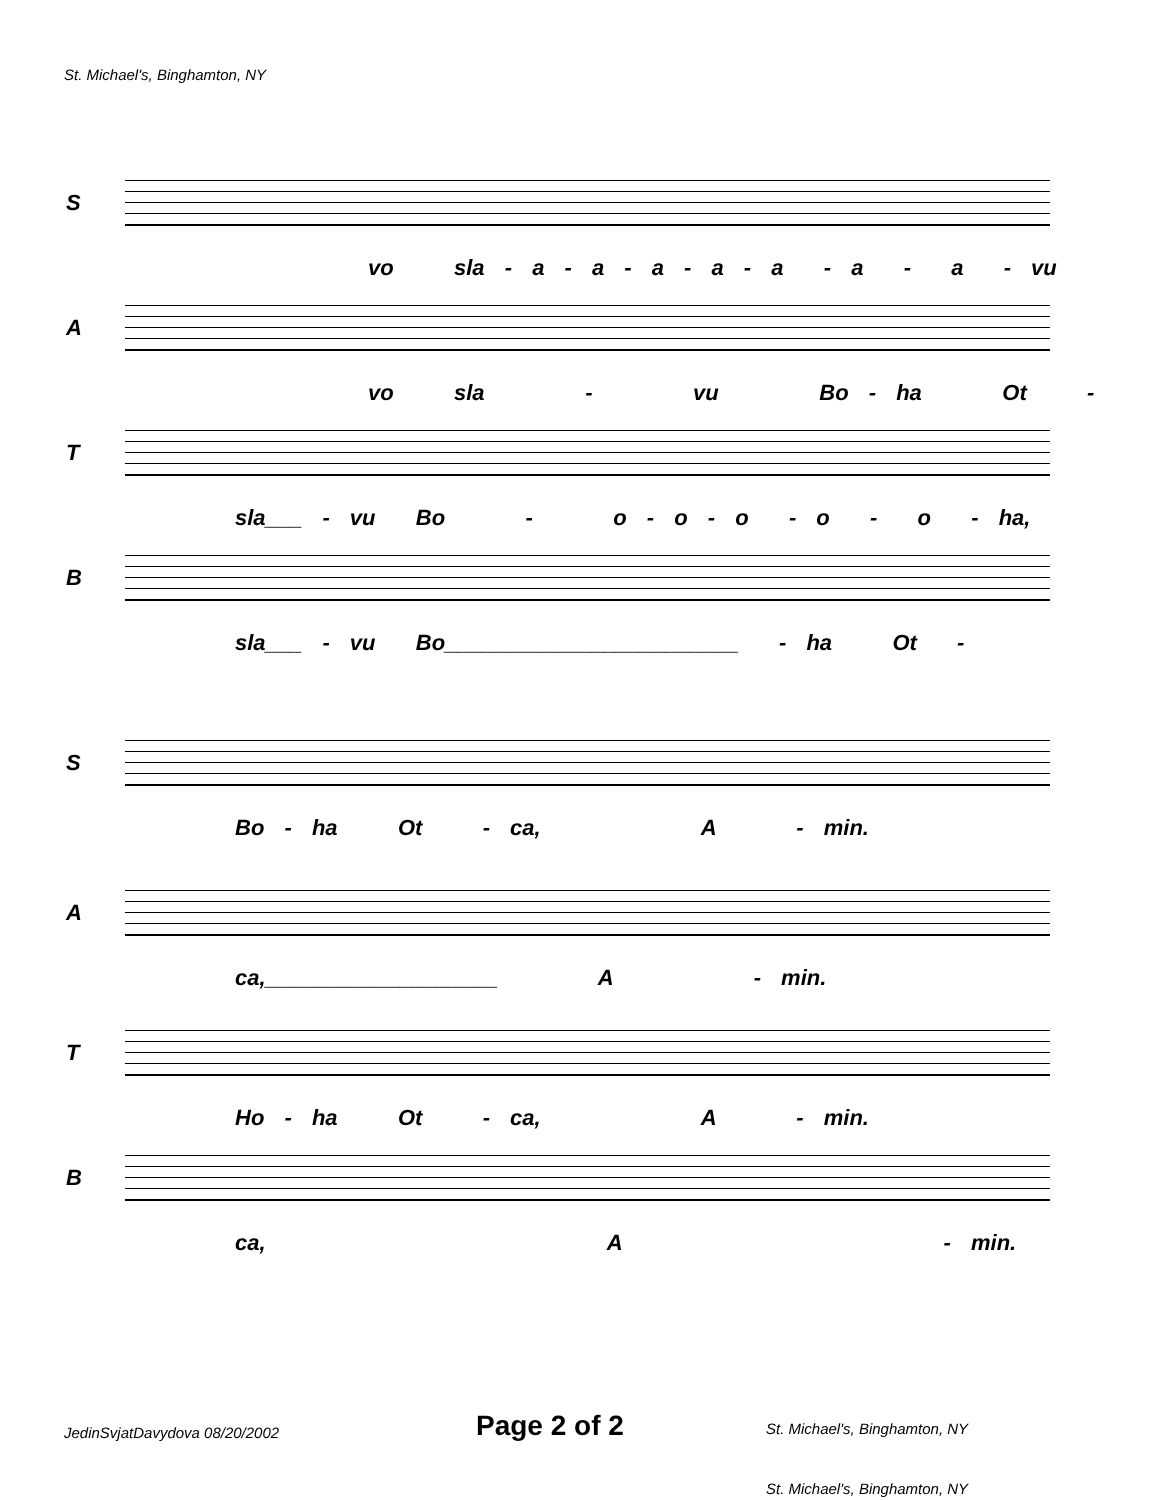St. Michael's, Binghamton, NY
S
vo sla - a - a - a - a - a - a - a - vu
A
vo sla - vu Bo - ha Ot -
T
sla___ - vu Bo - o - o - o - o - o - ha,
B
sla___ - vu Bo________________________ - ha Ot -
S
Bo - ha Ot - ca, A - min.
A
ca,___________________ A - min.
T
Ho - ha Ot - ca, A - min.
B
ca, A - min.
JedinSvjatDavydova 08/20/2002 Page 2 of 2 St. Michael's, Binghamton, NY
St. Michael's, Binghamton, NY